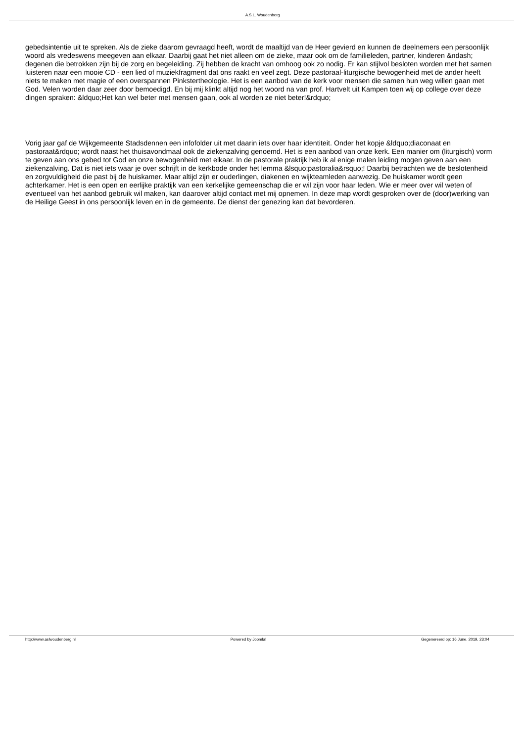A.S.L. Woudenberg
gebedsintentie uit te spreken. Als de zieke daarom gevraagd heeft, wordt de maaltijd van de Heer gevierd en kunnen de deelnemers een persoonlijk woord als vredeswens meegeven aan elkaar. Daarbij gaat het niet alleen om de zieke, maar ook om de familieleden, partner, kinderen &ndash; degenen die betrokken zijn bij de zorg en begeleiding. Zij hebben de kracht van omhoog ook zo nodig. Er kan stijlvol besloten worden met het samen luisteren naar een mooie CD - een lied of muziekfragment dat ons raakt en veel zegt. Deze pastoraal-liturgische bewogenheid met de ander heeft niets te maken met magie of een overspannen Pinkstertheologie. Het is een aanbod van de kerk voor mensen die samen hun weg willen gaan met God. Velen worden daar zeer door bemoedigd. En bij mij klinkt altijd nog het woord na van prof. Hartvelt uit Kampen toen wij op college over deze dingen spraken: &ldquo;Het kan wel beter met mensen gaan, ook al worden ze niet beter!&rdquo;
Vorig jaar gaf de Wijkgemeente Stadsdennen een infofolder uit met daarin iets over haar identiteit. Onder het kopje &ldquo;diaconaat en pastoraat&rdquo; wordt naast het thuisavondmaal ook de ziekenzalving genoemd. Het is een aanbod van onze kerk. Een manier om (liturgisch) vorm te geven aan ons gebed tot God en onze bewogenheid met elkaar. In de pastorale praktijk heb ik al enige malen leiding mogen geven aan een ziekenzalving. Dat is niet iets waar je over schrijft in de kerkbode onder het lemma &lsquo;pastoralia&rsquo;! Daarbij betrachten we de beslotenheid en zorgvuldigheid die past bij de huiskamer. Maar altijd zijn er ouderlingen, diakenen en wijkteamleden aanwezig. De huiskamer wordt geen achterkamer. Het is een open en eerlijke praktijk van een kerkelijke gemeenschap die er wil zijn voor haar leden. Wie er meer over wil weten of eventueel van het aanbod gebruik wil maken, kan daarover altijd contact met mij opnemen. In deze map wordt gesproken over de (door)werking van de Heilige Geest in ons persoonlijk leven en in de gemeente. De dienst der genezing kan dat bevorderen.
http://www.aslwoudenberg.nl Powered by Joomla! Gegenereerd op: 16 June, 2019, 23:04